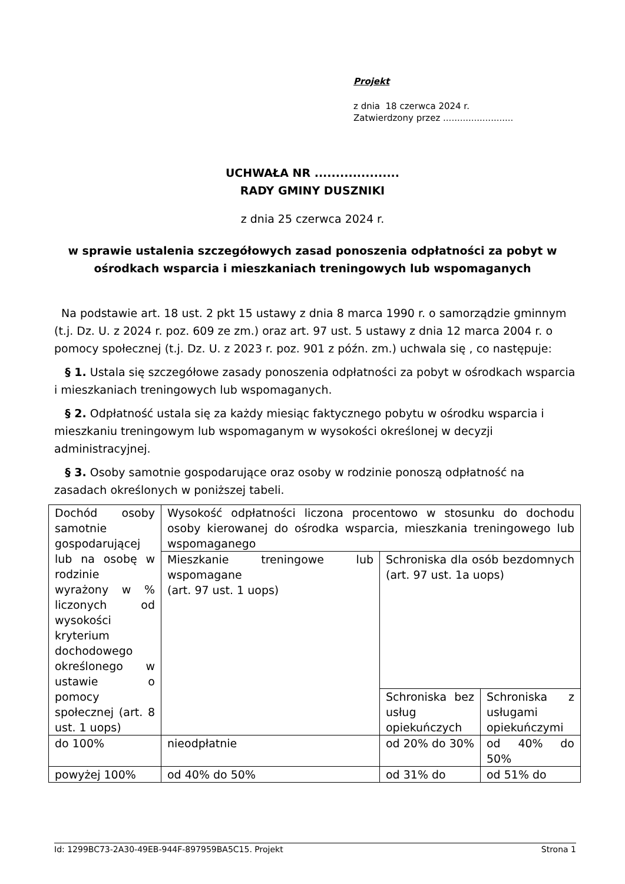Projekt
z dnia 18 czerwca 2024 r.
Zatwierdzony przez .........................
UCHWAŁA NR ....................
RADY GMINY DUSZNIKI
z dnia 25 czerwca 2024 r.
w sprawie ustalenia szczegółowych zasad ponoszenia odpłatności za pobyt w ośrodkach wsparcia i mieszkaniach treningowych lub wspomaganych
Na podstawie art. 18 ust. 2 pkt 15 ustawy z dnia 8 marca 1990 r. o samorządzie gminnym (t.j. Dz. U. z 2024 r. poz. 609 ze zm.) oraz art. 97 ust. 5 ustawy z dnia 12 marca 2004 r. o pomocy społecznej (t.j. Dz. U. z 2023 r. poz. 901 z późn. zm.) uchwala się , co następuje:
§ 1. Ustala się szczegółowe zasady ponoszenia odpłatności za pobyt w ośrodkach wsparcia i mieszkaniach treningowych lub wspomaganych.
§ 2. Odpłatność ustala się za każdy miesiąc faktycznego pobytu w ośrodku wsparcia i mieszkaniu treningowym lub wspomaganym w wysokości określonej w decyzji administracyjnej.
§ 3. Osoby samotnie gospodarujące oraz osoby w rodzinie ponoszą odpłatność na zasadach określonych w poniższej tabeli.
| Dochód osoby samotnie gospodarującej lub na osobę w rodzinie wyrażony w % liczonych od wysokości kryterium dochodowego określonego w ustawie o pomocy społecznej (art. 8 ust. 1 uops) | Wysokość odpłatności liczona procentowo w stosunku do dochodu osoby kierowanej do ośrodka wsparcia, mieszkania treningowego lub wspomaganego | | |
| | Mieszkanie treningowe lub wspomagane (art. 97 ust. 1 uops) | Schroniska dla osób bezdomnych (art. 97 ust. 1a uops) | |
| | | Schroniska bez usług opiekuńczych | Schroniska z usługami opiekuńczymi |
| do 100% | nieodpłatnie | od 20% do 30% | od 40% do 50% |
| powyżej 100% | od 40% do 50% | od 31% do | od 51% do |
Id: 1299BC73-2A30-49EB-944F-897959BA5C15. Projekt Strona 1